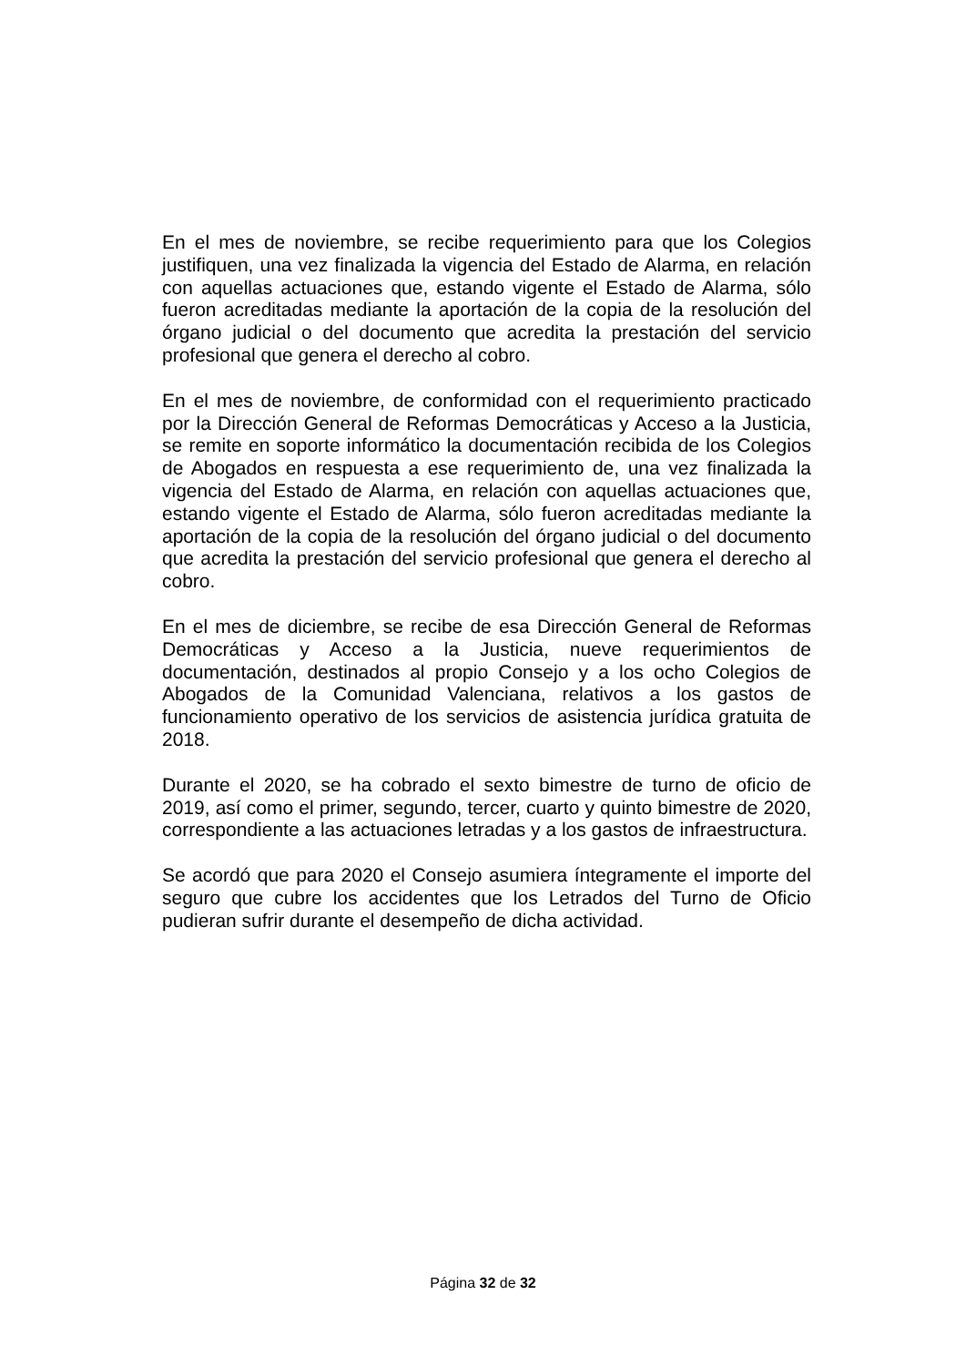En el mes de noviembre, se recibe requerimiento para que los Colegios justifiquen, una vez finalizada la vigencia del Estado de Alarma, en relación con aquellas actuaciones que, estando vigente el Estado de Alarma, sólo fueron acreditadas mediante la aportación de la copia de la resolución del órgano judicial o del documento que acredita la prestación del servicio profesional que genera el derecho al cobro.
En el mes de noviembre, de conformidad con el requerimiento practicado por la Dirección General de Reformas Democráticas y Acceso a la Justicia, se remite en soporte informático la documentación recibida de los Colegios de Abogados en respuesta a ese requerimiento de, una vez finalizada la vigencia del Estado de Alarma, en relación con aquellas actuaciones que, estando vigente el Estado de Alarma, sólo fueron acreditadas mediante la aportación de la copia de la resolución del órgano judicial o del documento que acredita la prestación del servicio profesional que genera el derecho al cobro.
En el mes de diciembre, se recibe de esa Dirección General de Reformas Democráticas y Acceso a la Justicia, nueve requerimientos de documentación, destinados al propio Consejo y a los ocho Colegios de Abogados de la Comunidad Valenciana, relativos a los gastos de funcionamiento operativo de los servicios de asistencia jurídica gratuita de 2018.
Durante el 2020, se ha cobrado el sexto bimestre de turno de oficio de 2019, así como el primer, segundo, tercer, cuarto y quinto bimestre de 2020, correspondiente a las actuaciones letradas y a los gastos de infraestructura.
Se acordó que para 2020 el Consejo asumiera íntegramente el importe del seguro que cubre los accidentes que los Letrados del Turno de Oficio pudieran sufrir durante el desempeño de dicha actividad.
Página 32 de 32